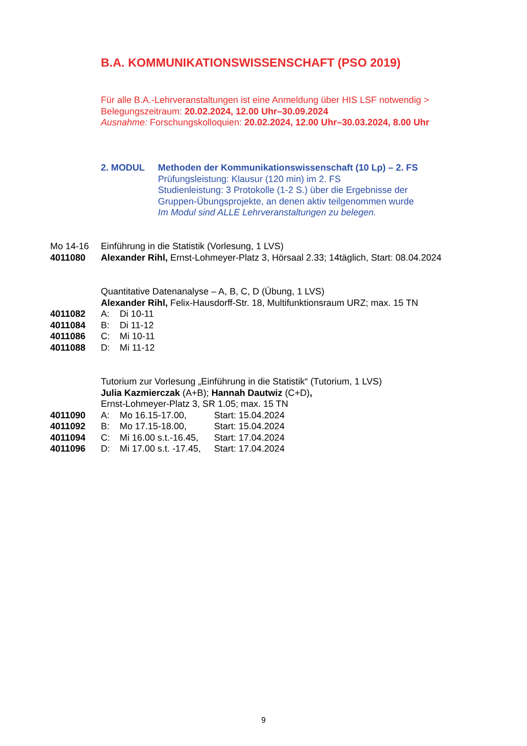B.A. KOMMUNIKATIONSWISSENSCHAFT (PSO 2019)
Für alle B.A.-Lehrveranstaltungen ist eine Anmeldung über HIS LSF notwendig >
Belegungszeitraum: 20.02.2024, 12.00 Uhr–30.09.2024
Ausnahme: Forschungskolloquien: 20.02.2024, 12.00 Uhr–30.03.2024, 8.00 Uhr
2. MODUL Methoden der Kommunikationswissenschaft (10 Lp) – 2. FS
Prüfungsleistung: Klausur (120 min) im 2. FS
Studienleistung: 3 Protokolle (1-2 S.) über die Ergebnisse der
Gruppen-Übungsprojekte, an denen aktiv teilgenommen wurde
Im Modul sind ALLE Lehrveranstaltungen zu belegen.
Mo 14-16 Einführung in die Statistik (Vorlesung, 1 LVS)
4011080 Alexander Rihl, Ernst-Lohmeyer-Platz 3, Hörsaal 2.33; 14täglich, Start: 08.04.2024
Quantitative Datenanalyse – A, B, C, D (Übung, 1 LVS)
Alexander Rihl, Felix-Hausdorff-Str. 18, Multifunktionsraum URZ; max. 15 TN
4011082 A: Di 10-11
4011084 B: Di 11-12
4011086 C: Mi 10-11
4011088 D: Mi 11-12
Tutorium zur Vorlesung „Einführung in die Statistik“ (Tutorium, 1 LVS)
Julia Kazmierczak (A+B); Hannah Dautwiz (C+D),
Ernst-Lohmeyer-Platz 3, SR 1.05; max. 15 TN
4011090 A: Mo 16.15-17.00, Start: 15.04.2024
4011092 B: Mo 17.15-18.00, Start: 15.04.2024
4011094 C: Mi 16.00 s.t.-16.45,
Start: 17.04.2024
4011096 D: Mi 17.00 s.t. -17.45,
Start: 17.04.2024
9